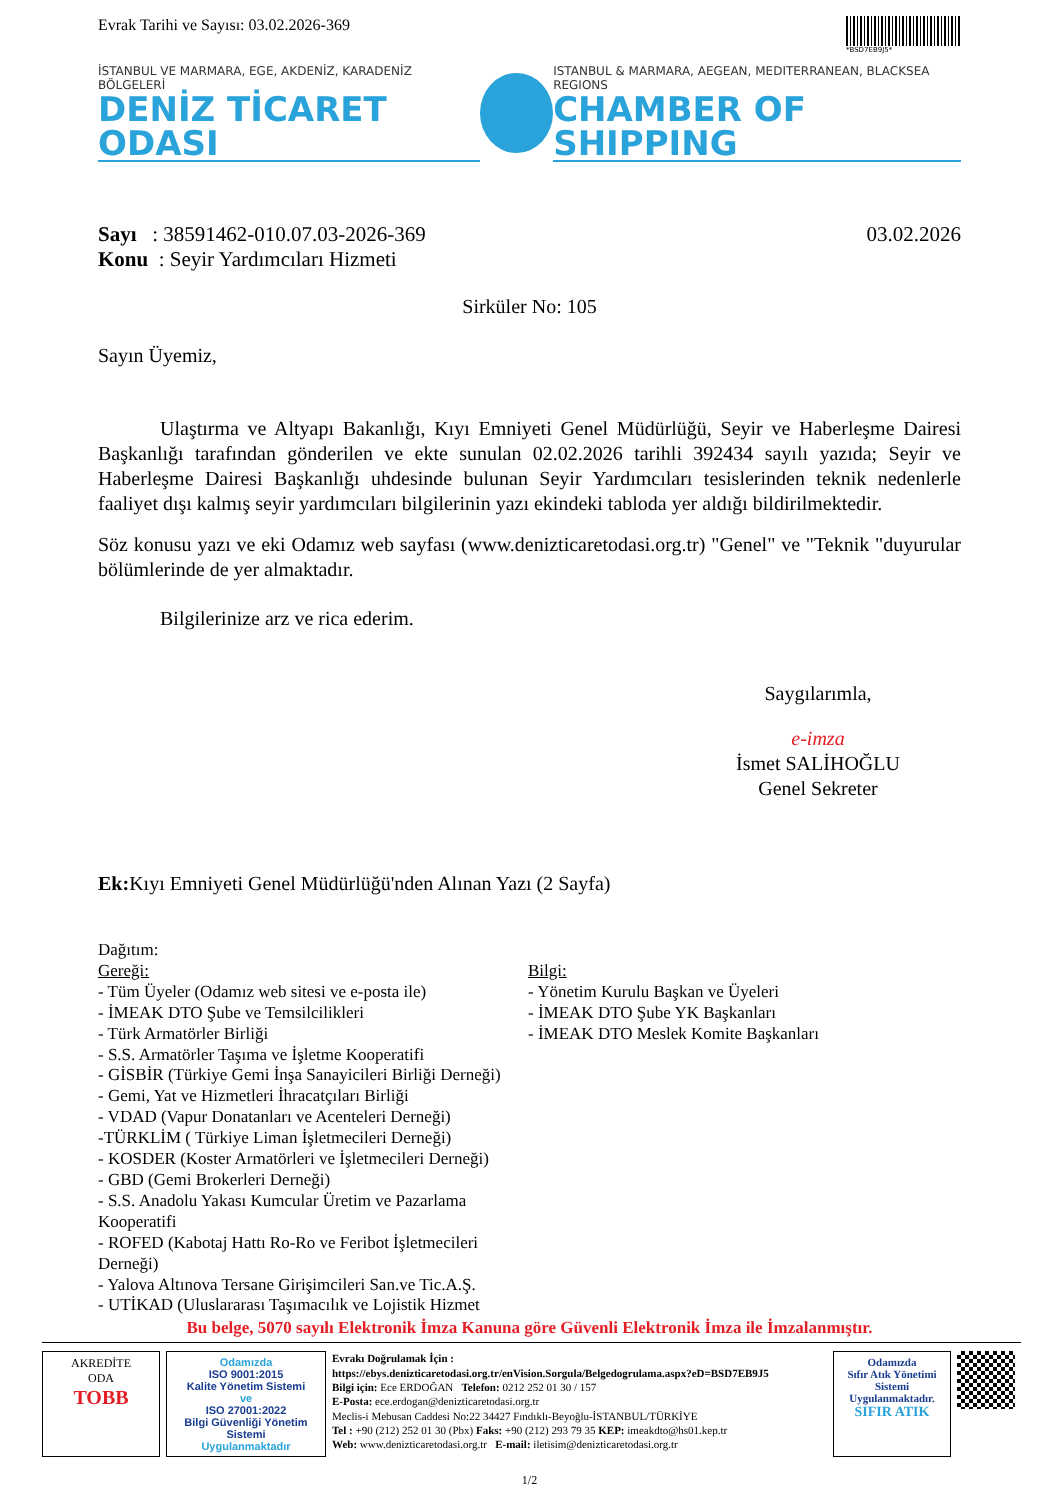Evrak Tarihi ve Sayısı: 03.02.2026-369
*BSD7EB9J5*
İSTANBUL VE MARMARA, EGE, AKDENİZ, KARADENİZ BÖLGELERİ
DENİZ TİCARET ODASI
ISTANBUL & MARMARA, AEGEAN, MEDITERRANEAN, BLACKSEA REGIONS
CHAMBER OF SHIPPING
Sayı : 38591462-010.07.03-2026-369
Konu : Seyir Yardımcıları Hizmeti
03.02.2026
Sirküler No: 105
Sayın Üyemiz,
Ulaştırma ve Altyapı Bakanlığı, Kıyı Emniyeti Genel Müdürlüğü, Seyir ve Haberleşme Dairesi Başkanlığı tarafından gönderilen ve ekte sunulan 02.02.2026 tarihli 392434 sayılı yazıda; Seyir ve Haberleşme Dairesi Başkanlığı uhdesinde bulunan Seyir Yardımcıları tesislerinden teknik nedenlerle faaliyet dışı kalmış seyir yardımcıları bilgilerinin yazı ekindeki tabloda yer aldığı bildirilmektedir.
Söz konusu yazı ve eki Odamız web sayfası (www.denizticaretodasi.org.tr) "Genel" ve "Teknik "duyurular bölümlerinde de yer almaktadır.
Bilgilerinize arz ve rica ederim.
Saygılarımla,
e-imza
İsmet SALİHOĞLU
Genel Sekreter
Ek: Kıyı Emniyeti Genel Müdürlüğü'nden Alınan Yazı (2 Sayfa)
Dağıtım:
Gereği:
- Tüm Üyeler (Odamız web sitesi ve e-posta ile)
- İMEAK DTO Şube ve Temsilcilikleri
- Türk Armatörler Birliği
- S.S. Armatörler Taşıma ve İşletme Kooperatifi
- GİSBİR (Türkiye Gemi İnşa Sanayicileri Birliği Derneği)
- Gemi, Yat ve Hizmetleri İhracatçıları Birliği
- VDAD (Vapur Donatanları ve Acenteleri Derneği)
-TÜRKLİM ( Türkiye Liman İşletmecileri Derneği)
- KOSDER (Koster Armatörleri ve İşletmecileri Derneği)
- GBD (Gemi Brokerleri Derneği)
- S.S. Anadolu Yakası Kumcular Üretim ve Pazarlama Kooperatifi
- ROFED (Kabotaj Hattı Ro-Ro ve Feribot İşletmecileri Derneği)
- Yalova Altınova Tersane Girişimcileri San.ve Tic.A.Ş.
- UTİKAD (Uluslararası Taşımacılık ve Lojistik Hizmet
Bilgi:
- Yönetim Kurulu Başkan ve Üyeleri
- İMEAK DTO Şube YK Başkanları
- İMEAK DTO Meslek Komite Başkanları
Bu belge, 5070 sayılı Elektronik İmza Kanuna göre Güvenli Elektronik İmza ile İmzalanmıştır.
AKREDİTE
ODA
TOBB
Odamızda
ISO 9001:2015
Kalite Yönetim Sistemi
ve
ISO 27001:2022
Bilgi Güvenliği Yönetim Sistemi
Uygulanmaktadır
Evrakı Doğrulamak İçin :
https://ebys.denizticaretodasi.org.tr/enVision.Sorgula/Belgedogrulama.aspx?eD=BSD7EB9J5
Bilgi için: Ece ERDOĞAN Telefon: 0212 252 01 30 / 157
E-Posta: ece.erdogan@denizticaretodasi.org.tr
Meclis-i Mebusan Caddesi No:22 34427 Fındıklı-Beyoğlu-İSTANBUL/TÜRKİYE
Tel : +90 (212) 252 01 30 (Pbx) Faks: +90 (212) 293 79 35 KEP: imeakdto@hs01.kep.tr
Web: www.denizticaretodasi.org.tr E-mail: iletisim@denizticaretodasi.org.tr
Odamızda
Sıfır Atık Yönetimi Sistemi
Uygulanmaktadır.
SIFIR ATIK
1/2